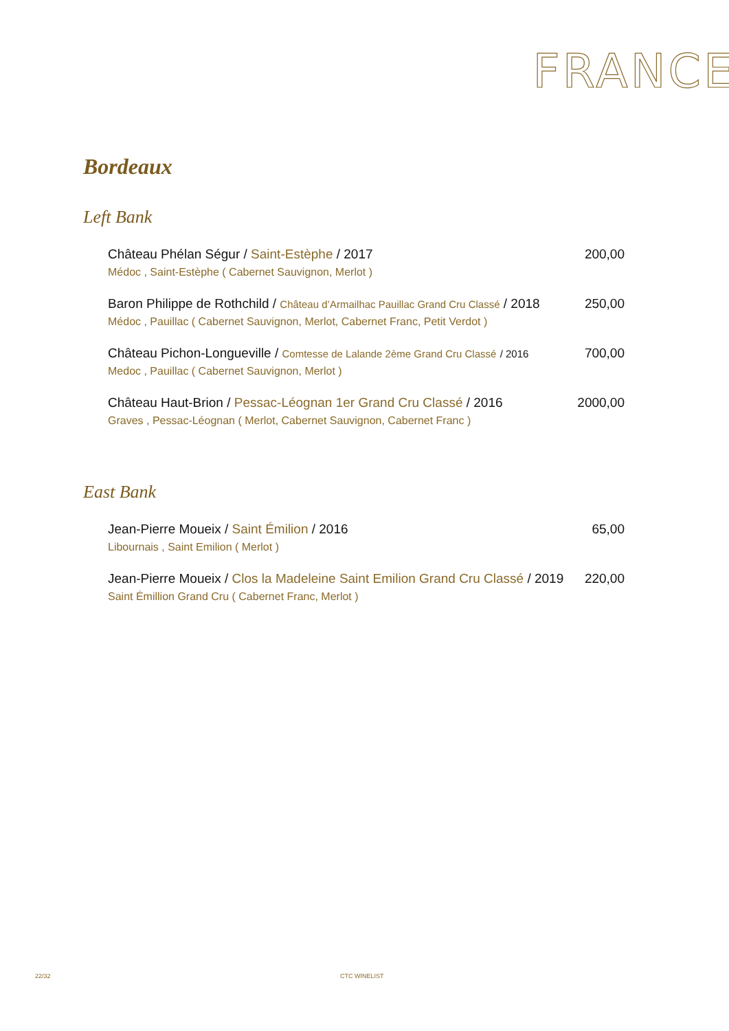FRANCE
Bordeaux
Left Bank
Château Phélan Ségur / Saint-Estèphe / 2017 200,00
Médoc , Saint-Estèphe ( Cabernet Sauvignon, Merlot )
Baron Philippe de Rothchild / Château d’Armailhac Pauillac Grand Cru Classé / 2018 250,00
Médoc , Pauillac ( Cabernet Sauvignon, Merlot, Cabernet Franc, Petit Verdot )
Château Pichon-Longueville / Comtesse de Lalande 2ème Grand Cru Classé / 2016 700,00
Medoc , Pauillac ( Cabernet Sauvignon, Merlot )
Château Haut-Brion / Pessac-Léognan 1er Grand Cru Classé / 2016 2000,00
Graves , Pessac-Léognan ( Merlot, Cabernet Sauvignon, Cabernet Franc )
East Bank
Jean-Pierre Moueix / Saint Émilion / 2016 65,00
Libournais , Saint Emilion ( Merlot )
Jean-Pierre Moueix / Clos la Madeleine Saint Emilion Grand Cru Classé / 2019 220,00
Saint Émillion Grand Cru ( Cabernet Franc, Merlot )
22/32 CTC WINELIST